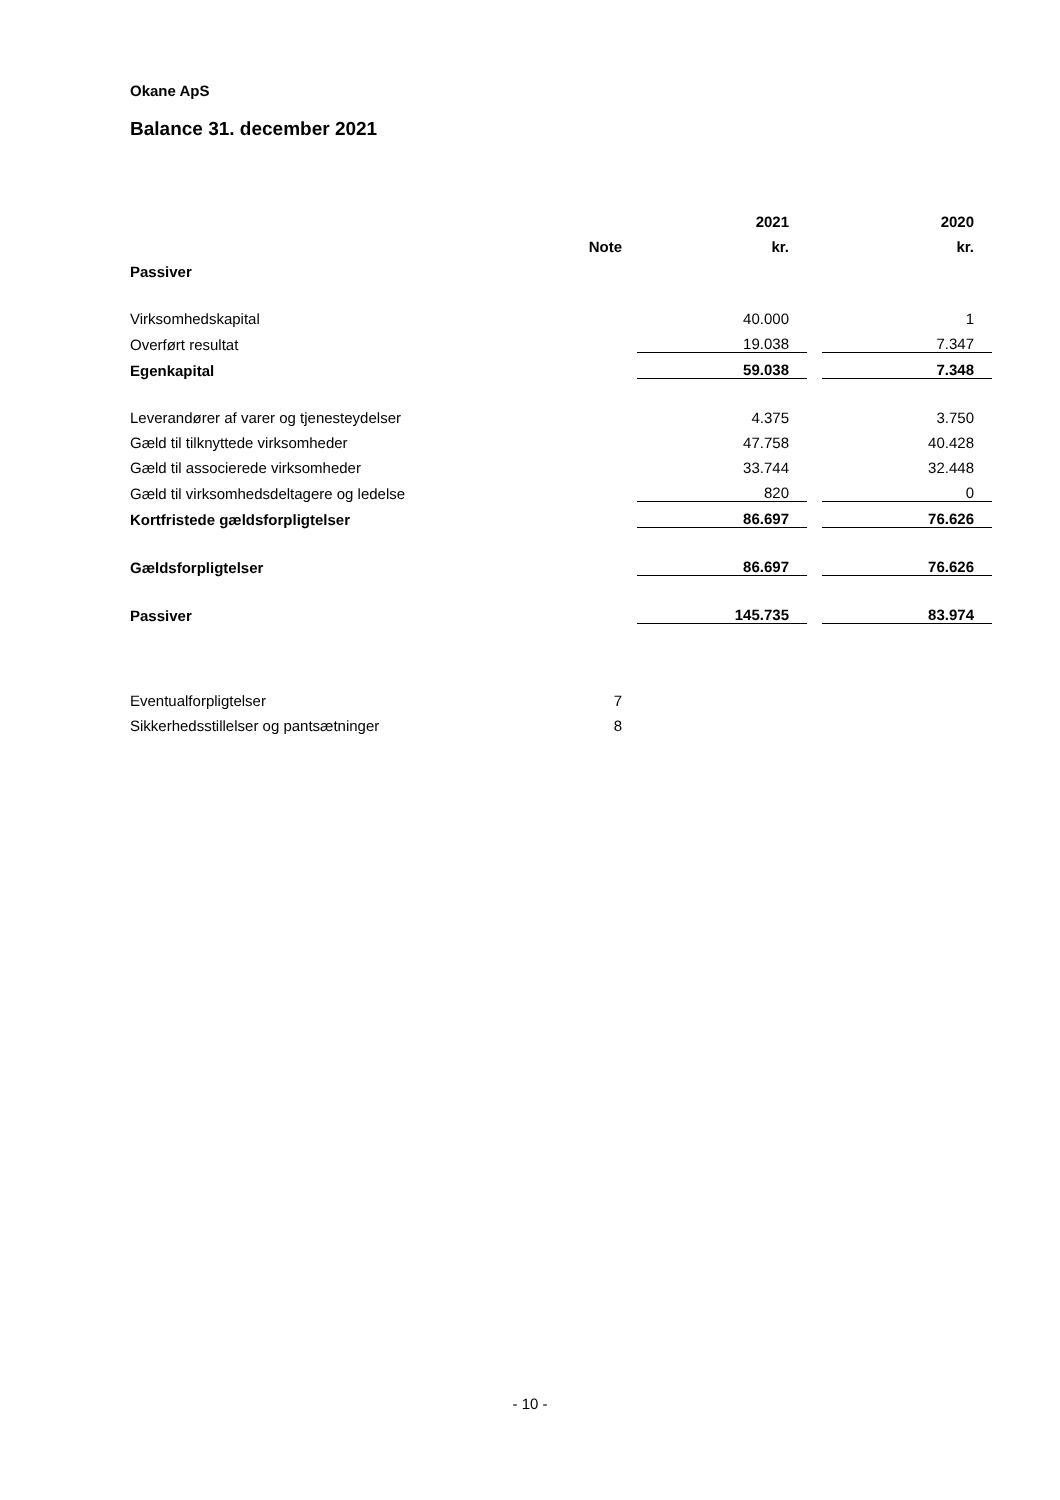Okane ApS
Balance 31. december 2021
| | | | 2021 | | 2020 |
| | Note | | kr. | | kr. |
| Passiver | | | | | |
| Virksomhedskapital | | | 40.000 | | 1 |
| Overført resultat | | | 19.038 | | 7.347 |
| Egenkapital | | | 59.038 | | 7.348 |
| Leverandører af varer og tjenesteydelser | | | 4.375 | | 3.750 |
| Gæld til tilknyttede virksomheder | | | 47.758 | | 40.428 |
| Gæld til associerede virksomheder | | | 33.744 | | 32.448 |
| Gæld til virksomhedsdeltagere og ledelse | | | 820 | | 0 |
| Kortfristede gældsforpligtelser | | | 86.697 | | 76.626 |
| Gældsforpligtelser | | | 86.697 | | 76.626 |
| Passiver | | | 145.735 | | 83.974 |
| Eventualforpligtelser | 7 | | | | |
| Sikkerhedsstillelser og pantsætninger | 8 | | | | |
- 10 -